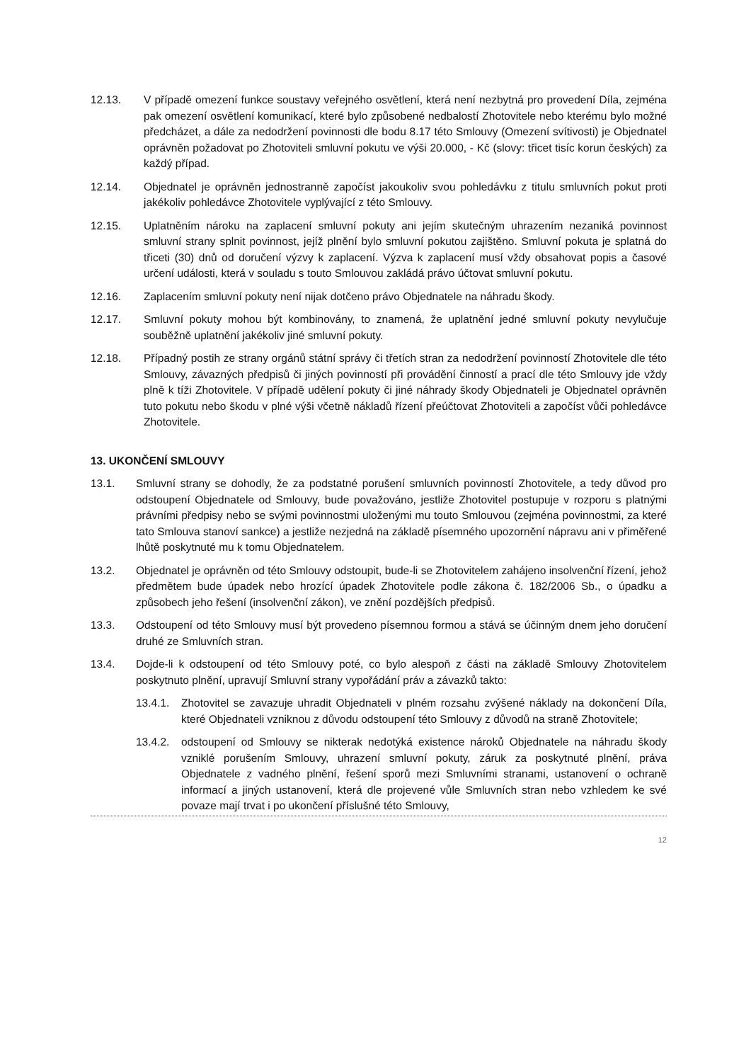12.13. V případě omezení funkce soustavy veřejného osvětlení, která není nezbytná pro provedení Díla, zejména pak omezení osvětlení komunikací, které bylo způsobené nedbalostí Zhotovitele nebo kterému bylo možné předcházet, a dále za nedodržení povinnosti dle bodu 8.17 této Smlouvy (Omezení svítivosti) je Objednatel oprávněn požadovat po Zhotoviteli smluvní pokutu ve výši 20.000, - Kč (slovy: třicet tisíc korun českých) za každý případ.
12.14. Objednatel je oprávněn jednostranně započíst jakoukoliv svou pohledávku z titulu smluvních pokut proti jakékoliv pohledávce Zhotovitele vyplývající z této Smlouvy.
12.15. Uplatněním nároku na zaplacení smluvní pokuty ani jejím skutečným uhrazením nezaniká povinnost smluvní strany splnit povinnost, jejíž plnění bylo smluvní pokutou zajištěno. Smluvní pokuta je splatná do třiceti (30) dnů od doručení výzvy k zaplacení. Výzva k zaplacení musí vždy obsahovat popis a časové určení události, která v souladu s touto Smlouvou zakládá právo účtovat smluvní pokutu.
12.16. Zaplacením smluvní pokuty není nijak dotčeno právo Objednatele na náhradu škody.
12.17. Smluvní pokuty mohou být kombinovány, to znamená, že uplatnění jedné smluvní pokuty nevylučuje souběžně uplatnění jakékoliv jiné smluvní pokuty.
12.18. Případný postih ze strany orgánů státní správy či třetích stran za nedodržení povinností Zhotovitele dle této Smlouvy, závazných předpisů či jiných povinností při provádění činností a prací dle této Smlouvy jde vždy plně k tíži Zhotovitele. V případě udělení pokuty či jiné náhrady škody Objednateli je Objednatel oprávněn tuto pokutu nebo škodu v plné výši včetně nákladů řízení přeúčtovat Zhotoviteli a započíst vůči pohledávce Zhotovitele.
13. UKONČENÍ SMLOUVY
13.1. Smluvní strany se dohodly, že za podstatné porušení smluvních povinností Zhotovitele, a tedy důvod pro odstoupení Objednatele od Smlouvy, bude považováno, jestliže Zhotovitel postupuje v rozporu s platnými právními předpisy nebo se svými povinnostmi uloženými mu touto Smlouvou (zejména povinnostmi, za které tato Smlouva stanoví sankce) a jestliže nezjedná na základě písemného upozornění nápravu ani v přiměřené lhůtě poskytnuté mu k tomu Objednatelem.
13.2. Objednatel je oprávněn od této Smlouvy odstoupit, bude-li se Zhotovitelem zahájeno insolvenční řízení, jehož předmětem bude úpadek nebo hrozící úpadek Zhotovitele podle zákona č. 182/2006 Sb., o úpadku a způsobech jeho řešení (insolvenční zákon), ve znění pozdějších předpisů.
13.3. Odstoupení od této Smlouvy musí být provedeno písemnou formou a stává se účinným dnem jeho doručení druhé ze Smluvních stran.
13.4. Dojde-li k odstoupení od této Smlouvy poté, co bylo alespoň z části na základě Smlouvy Zhotovitelem poskytnuto plnění, upravují Smluvní strany vypořádání práv a závazků takto:
13.4.1. Zhotovitel se zavazuje uhradit Objednateli v plném rozsahu zvýšené náklady na dokončení Díla, které Objednateli vzniknou z důvodu odstoupení této Smlouvy z důvodů na straně Zhotovitele;
13.4.2. odstoupení od Smlouvy se nikterak nedotýká existence nároků Objednatele na náhradu škody vzniklé porušením Smlouvy, uhrazení smluvní pokuty, záruk za poskytnuté plnění, práva Objednatele z vadného plnění, řešení sporů mezi Smluvními stranami, ustanovení o ochraně informací a jiných ustanovení, která dle projevené vůle Smluvních stran nebo vzhledem ke své povaze mají trvat i po ukončení příslušné této Smlouvy,
12